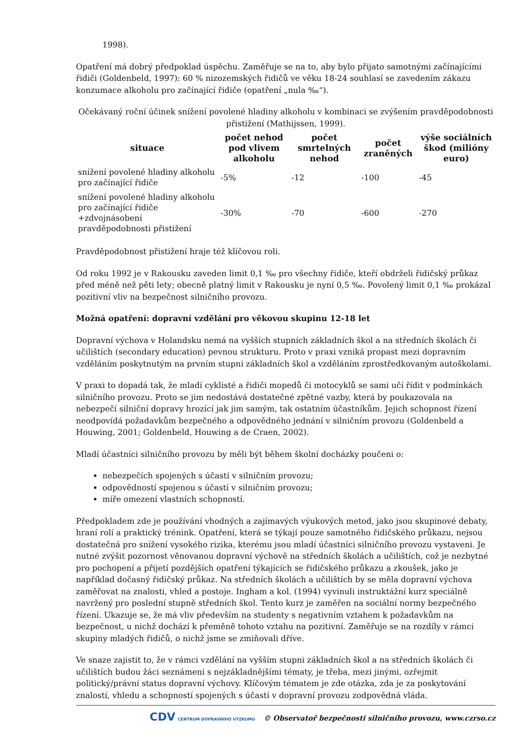1998).
Opatření má dobrý předpoklad úspěchu. Zaměřuje se na to, aby bylo přijato samotnými začínajícími řidiči (Goldenbeld, 1997): 60 % nizozemských řidičů ve věku 18-24 souhlasí se zavedením zákazu konzumace alkoholu pro začínající řidiče (opatření „nula ‰“).
Očekávaný roční účinek snížení povolené hladiny alkoholu v kombinaci se zvýšením pravděpodobnosti přistižení (Mathijssen, 1999).
| situace | počet nehod pod vlivem alkoholu | počet smrtelných nehod | počet zraněných | výše sociálních škod (milióny euro) |
| --- | --- | --- | --- | --- |
| snížení povolené hladiny alkoholu pro začínající řidiče | -5% | -12 | -100 | -45 |
| snížení povolené hladiny alkoholu pro začínající řidiče +zdvojnásobení pravděpodobnosti přistižení | -30% | -70 | -600 | -270 |
Pravděpodobnost přistižení hraje též klíčovou roli.
Od roku 1992 je v Rakousku zaveden limit 0,1 ‰ pro všechny řidiče, kteří obdrželi řidičský průkaz před méně než pěti lety; obecně platný limit v Rakousku je nyní 0,5 ‰. Povolený limit 0,1 ‰ prokázal pozitivní vliv na bezpečnost silničního provozu.
Možná opatření: dopravní vzdělání pro věkovou skupinu 12-18 let
Dopravní výchova v Holandsku nemá na vyšších stupních základních škol a na středních školách či učilištích (secondary education) pevnou strukturu. Proto v praxi vzniká propast mezi dopravním vzděláním poskytnutým na prvním stupni základních škol a vzděláním zprostředkovaným autoškolami.
V praxi to dopadá tak, že mladí cyklisté a řidiči mopedů či motocyklů se sami učí řídit v podmínkách silničního provozu. Proto se jim nedostává dostatečné zpětné vazby, která by poukazovala na nebezpečí silniční dopravy hrozící jak jim samým, tak ostatním účastníkům. Jejich schopnost řízení neodpovídá požadavkům bezpečného a odpovědného jednání v silničním provozu (Goldenbeld a Houwing, 2001; Goldenbeld, Houwing a de Craen, 2002).
Mladí účastníci silničního provozu by měli být během školní docházky poučeni o:
nebezpečích spojených s účastí v silničním provozu;
odpovědností spojenou s účastí v silničním provozu;
míře omezení vlastních schopností.
Předpokladem zde je používání vhodných a zajímavých výukových metod, jako jsou skupinové debaty, hraní rolí a praktický trénink. Opatření, která se týkají pouze samotného řidičského průkazu, nejsou dostatečná pro snížení vysokého rizika, kterému jsou mladí účastníci silničního provozu vystaveni. Je nutné zvýšit pozornost věnovanou dopravní výchově na středních školách a učilištích, což je nezbytné pro pochopení a přijetí pozdějších opatření týkajících se řidičského průkazu a zkoušek, jako je například dočasný řidičský průkaz. Na středních školách a učilištích by se měla dopravní výchova zaměřovat na znalosti, vhled a postoje. Ingham a kol. (1994) vyvinuli instruktážní kurz speciálně navržený pro poslední stupně středních škol. Tento kurz je zaměřen na sociální normy bezpečného řízení. Ukazuje se, že má vliv především na studenty s negativním vztahem k požadavkům na bezpečnost, u nichž dochází k přeměně tohoto vztahu na pozitivní. Zaměřuje se na rozdíly v rámci skupiny mladých řidičů, o nichž jsme se zmiňovali dříve.
Ve snaze zajistit to, že v rámci vzdělání na vyšším stupni základních škol a na středních školách či učilištích budou žáci seznámeni s nejzákladnějšími tématy, je třeba, mezi jinými, ozřejmit politický/právní status dopravní výchovy. Klíčovým tématem je zde otázka, zda je za poskytování znalostí, vhledu a schopností spojených s účastí v dopravní provozu zodpovědná vláda.
CDV CENTRUM DOPRAVNÍHO VÝZKUMU © Observatoř bezpečnosti silničního provozu, www.czrso.cz